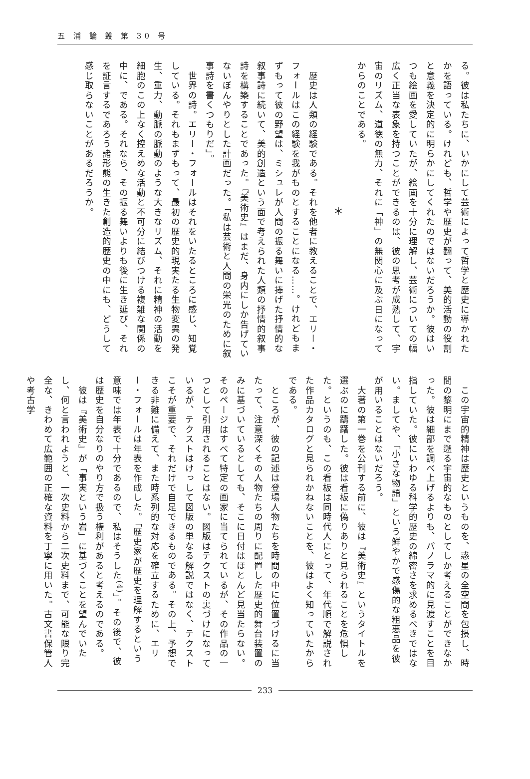五 浦 論 叢 第 30 号
る。彼は私たちに、いかにして芸術によって哲学と歴史に導かれたかを語っている。けれども、哲学や歴史が翻って、美的活動の役割と意義を決定的に明らかにしてくれたのではないだろうか。彼はいつも絵画を愛していたが、絵画を十分に理解し、芸術についての幅広く正当な表象を持つことができるのは、彼の思考が成熟して、宇宙のリズム、道徳の無力、それに「神」の無関心に及ぶ日になってからのことである。
＊
　歴史は人類の経験である。それを他者に教えることで、エリー・フォールはこの経験を我がものとすることになる……。けれどもまずもって彼の野望は、ミシュレが人間の振る舞いに捧げた抒情的な叙事詩に続いて、美的創造という面で考えられた人類の抒情的叙事詩を構築することであった。『美術史』はまだ、身内にしか告げていないぼんやりとした計画だった。「私は芸術と人間の栄光のために叙事詩を書くつもりだ」。
　世界の詩。エリー・フォールはそれをいたるところに感じ、知覚している。それもまずもって、最初の歴史的現実たる生物変異の発生、重力、動脈の脈動のような大きなリズム、それに精神の活動を細胞のこの上なく控えめな活動と不可分に結びつける複雑な関係の中に、である。それなら、その振る舞いよりも後に生き延び、それを証言するであろう諸形態の生きた創造的歴史の中にも、どうして感じ取らないことがあるだろうか。
　この宇宙的精神は歴史というものを、惑星の全空間を包摂し、時間の黎明にまで遡る宇宙的なものとしてしか考えることができなかった。彼は細部を調べ上げるよりも、パノラマ的に見渡すことを目指していた。彼にいわゆる科学的歴史の綿密さを求めるべきではない。ましてや、「小さな物語」という鮮やかで感傷的な粗悪品を彼が用いることはないだろう。
　大著の第一巻を公刊する前に、彼は『美術史』というタイトルを選ぶのに躊躇した。彼は看板に偽りありと見られることを危惧した。というのも、この看板は同時代人にとって、年代順で解説された作品カタログと見られかねないことを、彼はよく知っていたからである。
　ところが、彼の記述は登場人物たちを時間の中に位置づけるに当たって、注意深くその人物たちの周りに配置した歴史的舞台装置のみに基づいているとしても、そこに日付はほとんど見当たらない。そのページはすべて特定の画家に当てられているが、その作品の一つとして引用されることはない。図版はテクストの裏づけになっているが、テクストはけっして図版の単なる解説ではなく、テクストこそが重要で、それだけで自足できるものである。その上、予想できる非難に備えて、また時系列的な対応を確立するために、エリー・フォールは年表を作成した。「歴史家が歴史を理解するという意味では年表で十分であるので、私はそうした<sup>(4)</sup>」。その後で、彼は歴史を自分なりのやり方で扱う権利があると考えるのである。
　彼は『美術史』が「事実という岩」に基づくことを望んでいたし、何と言われようと、一次史料から二次史料まで、可能な限り完全な、きわめて広範囲の正確な資料を丁寧に用いた。古文書保管人や考古学
233